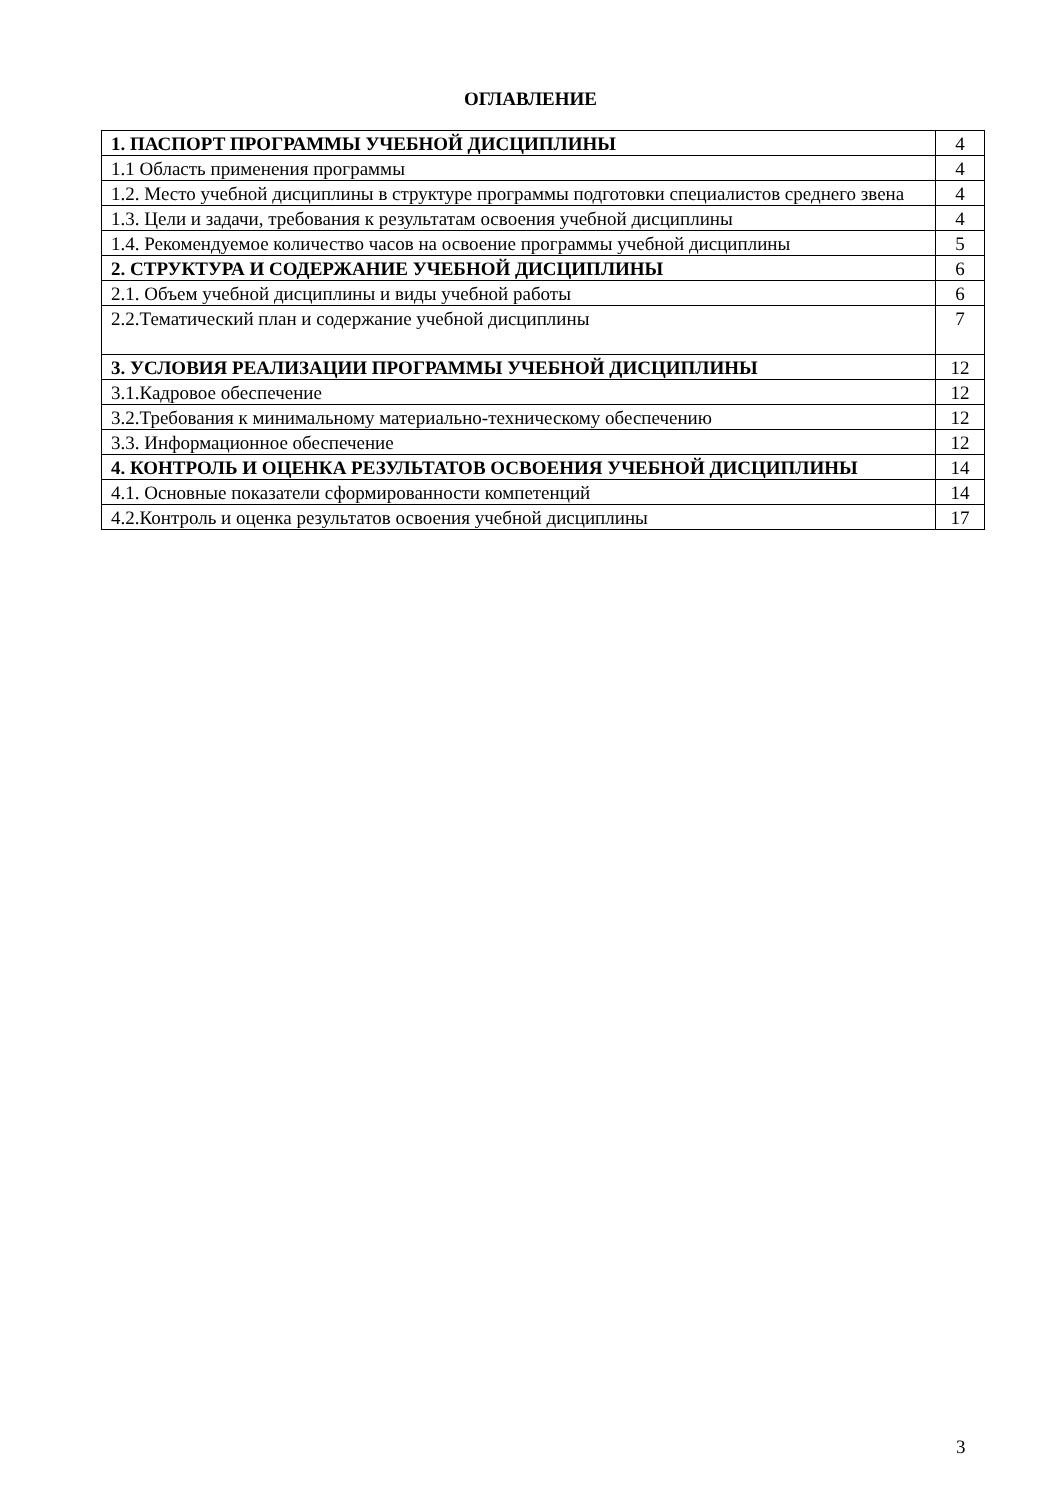ОГЛАВЛЕНИЕ
| 1. ПАСПОРТ ПРОГРАММЫ УЧЕБНОЙ ДИСЦИПЛИНЫ | 4 |
| 1.1 Область применения программы | 4 |
| 1.2. Место учебной дисциплины в структуре программы подготовки специалистов среднего звена | 4 |
| 1.3. Цели и задачи, требования к результатам освоения учебной дисциплины | 4 |
| 1.4. Рекомендуемое количество часов на освоение программы учебной дисциплины | 5 |
| 2. СТРУКТУРА И СОДЕРЖАНИЕ УЧЕБНОЙ ДИСЦИПЛИНЫ | 6 |
| 2.1. Объем учебной дисциплины и виды учебной работы | 6 |
| 2.2.Тематический план и содержание учебной дисциплины | 7 |
| 3. УСЛОВИЯ РЕАЛИЗАЦИИ ПРОГРАММЫ УЧЕБНОЙ ДИСЦИПЛИНЫ | 12 |
| 3.1.Кадровое обеспечение | 12 |
| 3.2.Требования к минимальному материально-техническому обеспечению | 12 |
| 3.3. Информационное обеспечение | 12 |
| 4. КОНТРОЛЬ И ОЦЕНКА РЕЗУЛЬТАТОВ ОСВОЕНИЯ УЧЕБНОЙ ДИСЦИПЛИНЫ | 14 |
| 4.1. Основные показатели сформированности компетенций | 14 |
| 4.2.Контроль и оценка результатов освоения учебной дисциплины | 17 |
3